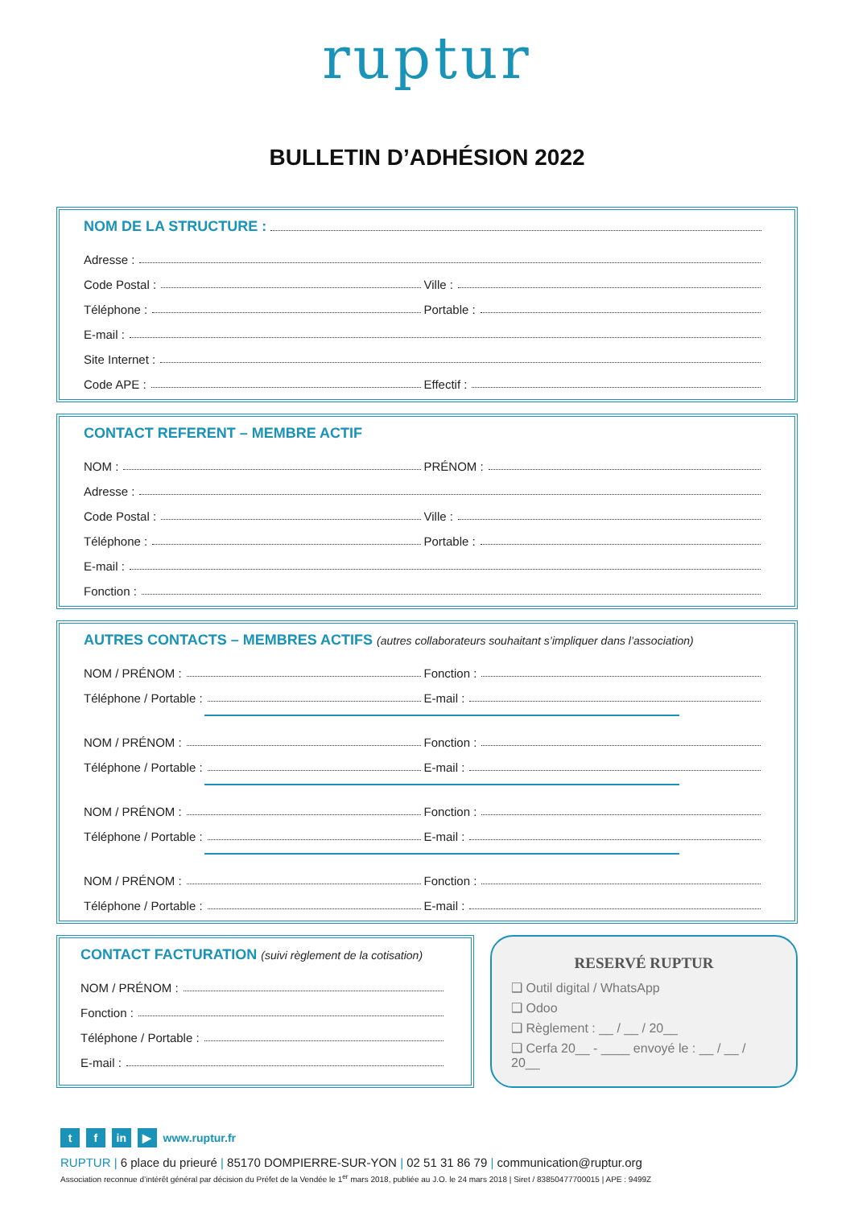ruptur
BULLETIN D’ADHÉSION 2022
NOM DE LA STRUCTURE :
Adresse :
Code Postal :
Ville :
Téléphone :
Portable :
E-mail :
Site Internet :
Code APE :
Effectif :
CONTACT REFERENT – MEMBRE ACTIF
NOM :
PRÉNOM :
Adresse :
Code Postal :
Ville :
Téléphone :
Portable :
E-mail :
Fonction :
AUTRES CONTACTS – MEMBRES ACTIFS (autres collaborateurs souhaitant s’impliquer dans l’association)
NOM / PRÉNOM :
Fonction :
Téléphone / Portable :
E-mail :
NOM / PRÉNOM :
Fonction :
Téléphone / Portable :
E-mail :
NOM / PRÉNOM :
Fonction :
Téléphone / Portable :
E-mail :
NOM / PRÉNOM :
Fonction :
Téléphone / Portable :
E-mail :
CONTACT FACTURATION (suivi règlement de la cotisation)
NOM / PRÉNOM :
Fonction :
Téléphone / Portable :
E-mail :
RESERVÉ RUPTUR
❑ Outil digital / WhatsApp
❑ Odoo
❑ Règlement : __ / __ / 20__
❑ Cerfa 20__ - ____ envoyé le : __ / __ / 20__
t f in ▶ www.ruptur.fr
RUPTUR | 6 place du prieuré | 85170 DOMPIERRE-SUR-YON | 02 51 31 86 79 | communication@ruptur.org
Association reconnue d’intérêt général par décision du Préfet de la Vendée le 1<sup>er</sup> mars 2018, publiée au J.O. le 24 mars 2018 | Siret / 83850477700015 | APE : 9499Z